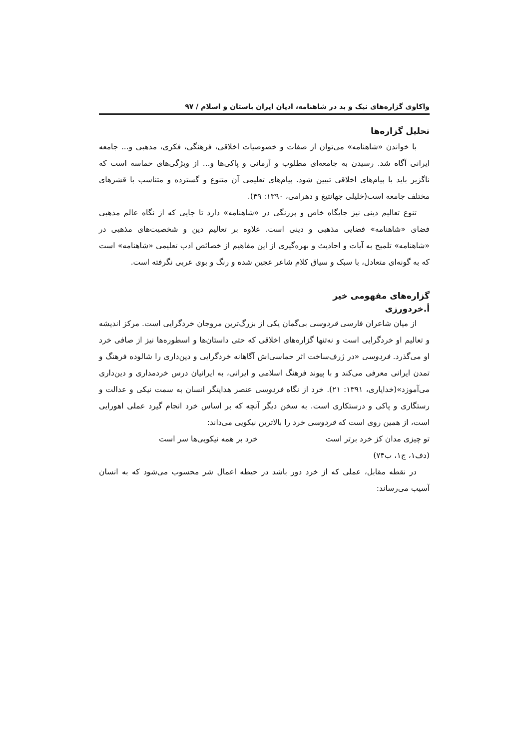واکاوی گزاره‌های نیک و بد در شاهنامه، ادیان ایران باستان و اسلام / ۹۷
تحلیل گزاره‌ها
با خواندن «شاهنامه» می‌توان از صفات و خصوصیات اخلاقی، فرهنگی، فکری، مذهبی و... جامعه ایرانی آگاه شد. رسیدن به جامعه‌ای مطلوب و آرمانی و پاکی‌ها و... از ویژگی‌های حماسه است که ناگزیر باید با پیام‌های اخلاقی تبیین شود. پیام‌های تعلیمی آن متنوع و گسترده و متناسب با قشرهای مختلف جامعه است(خلیلی جهانتیغ و دهرامی، ۱۳۹۰: ۴۹).
تنوع تعالیم دینی نیز جایگاه خاص و پررنگی در «شاهنامه» دارد تا جایی که از نگاه عالم مذهبی فضای «شاهنامه» فضایی مذهبی و دینی است. علاوه بر تعالیم دین و شخصیت‌های مذهبی در «شاهنامه» تلمیح به آیات و احادیث و بهره‌گیری از این مفاهیم از خصائص ادب تعلیمی «شاهنامه» است که به گونه‌ای متعادل، با سبک و سیاق کلام شاعر عجین شده و رنگ و بوی عربی نگرفته است.
گزاره‌های مفهومی خیر
أ.خردورزی
از میان شاعران فارسی فردوسی بی‌گمان یکی از بزرگ‌ترین مروجان خردگرایی است. مرکز اندیشه و تعالیم او خردگرایی است و نه‌تنها گزاره‌های اخلاقی که حتی داستان‌ها و اسطوره‌ها نیز از صافی خرد او می‌گذرد. فردوسی «در ژرف‌ساخت اثر حماسی‌اش آگاهانه خردگرایی و دین‌داری را شالوده فرهنگ و تمدن ایرانی معرفی می‌کند و با پیوند فرهنگ اسلامی و ایرانی، به ایرانیان درس خردمداری و دین‌داری می‌آموزد»(خدایاری، ۱۳۹۱: ۲۱). خرد از نگاه فردوسی عنصر هدایتگر انسان به سمت نیکی و عدالت و رستگاری و پاکی و درستکاری است. به سخن دیگر آنچه که بر اساس خرد انجام گیرد عملی اهورایی است، از همین روی است که فردوسی خرد را بالاترین نیکویی می‌داند:
تو چیزی مدان کز خرد برتر است خرد بر همه نیکویی‌ها سر است
(دف۱، ج۱، ب۷۴)
در نقطه مقابل، عملی که از خرد دور باشد در حیطه اعمال شر محسوب می‌شود که به انسان آسیب می‌رساند: